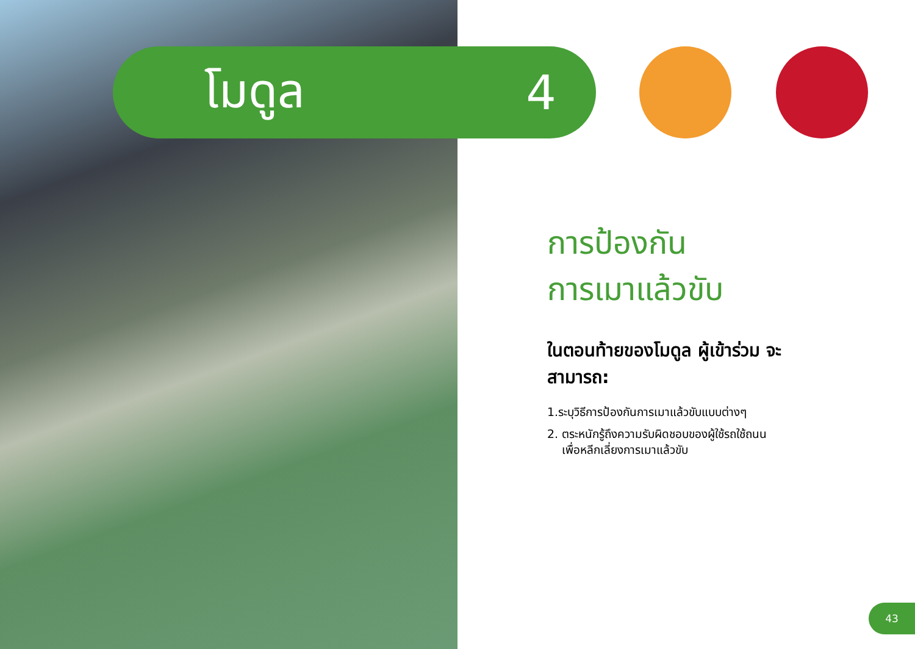โมดูล 4
การป้องกัน
การเมาแล้วขับ
ในตอนท้ายของโมดูล ผู้เข้าร่วม จะสามารถ:
1.ระบุวิธีการป้องกันการเมาแล้วขับแบบต่างๆ
2. ตระหนักรู้ถึงความรับผิดชอบของผู้ใช้รถใช้ถนน
เพื่อหลีกเลี่ยงการเมาแล้วขับ
43